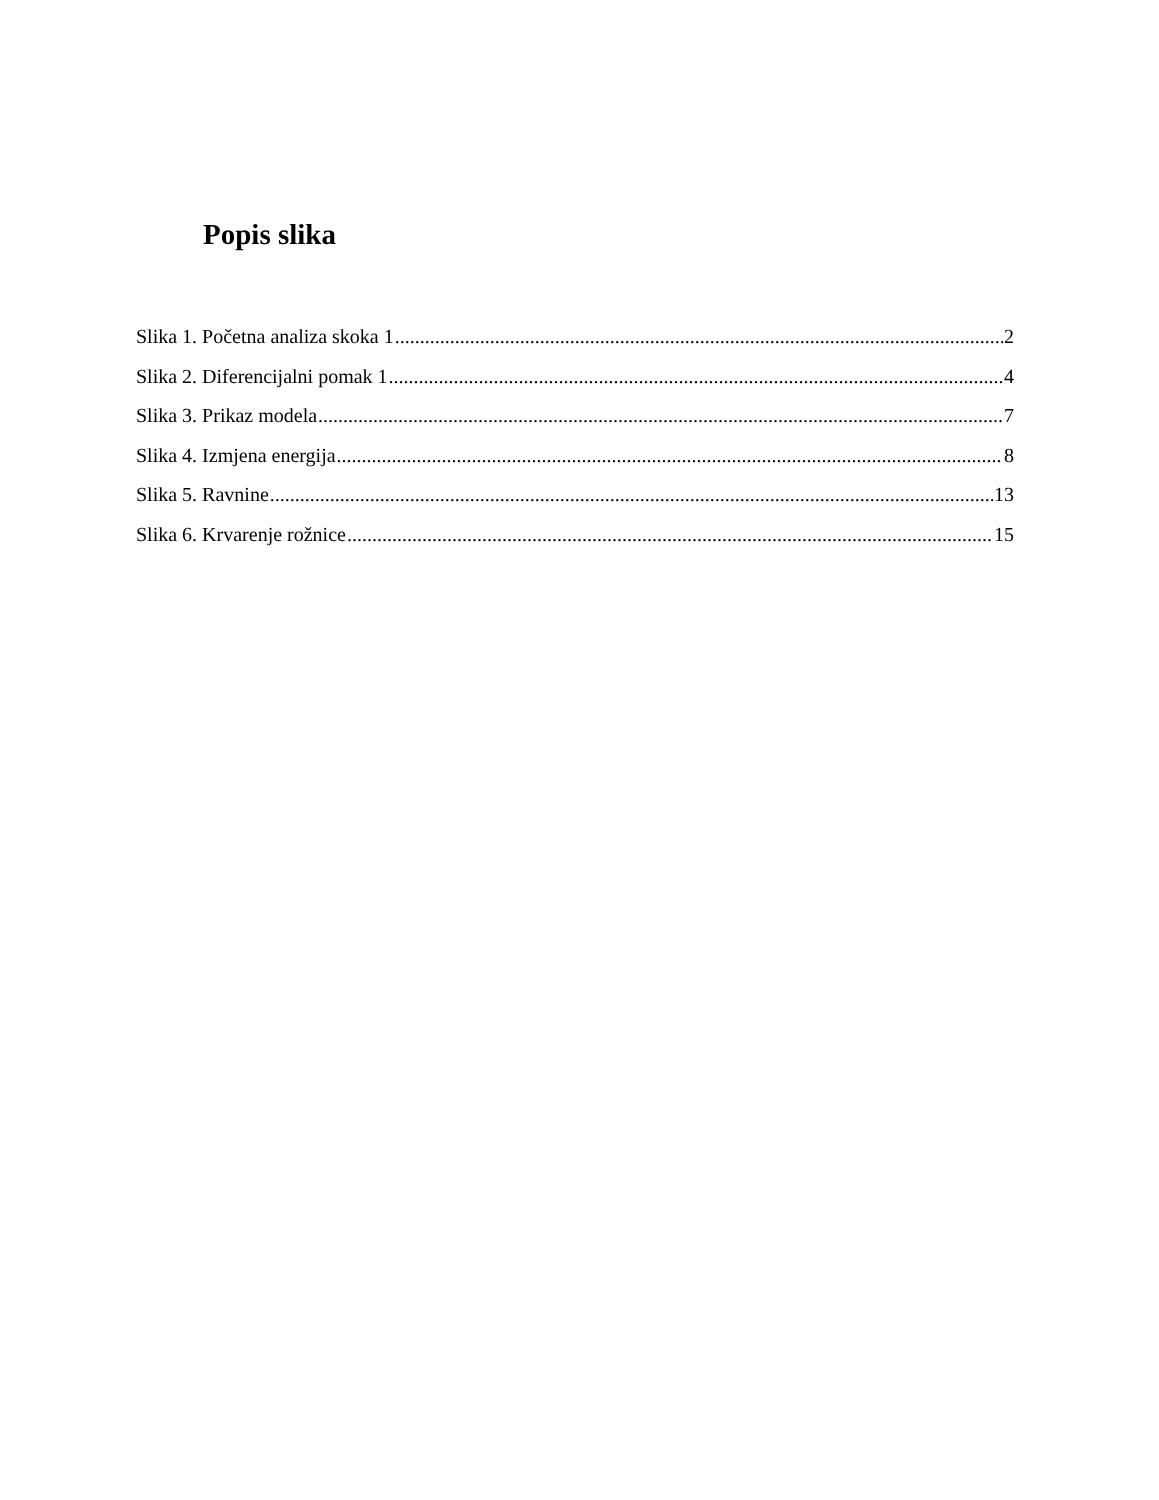Popis slika
Slika 1. Početna analiza skoka 1 2
Slika 2. Diferencijalni pomak 1 4
Slika 3. Prikaz modela 7
Slika 4. Izmjena energija 8
Slika 5. Ravnine 13
Slika 6. Krvarenje rožnice 15